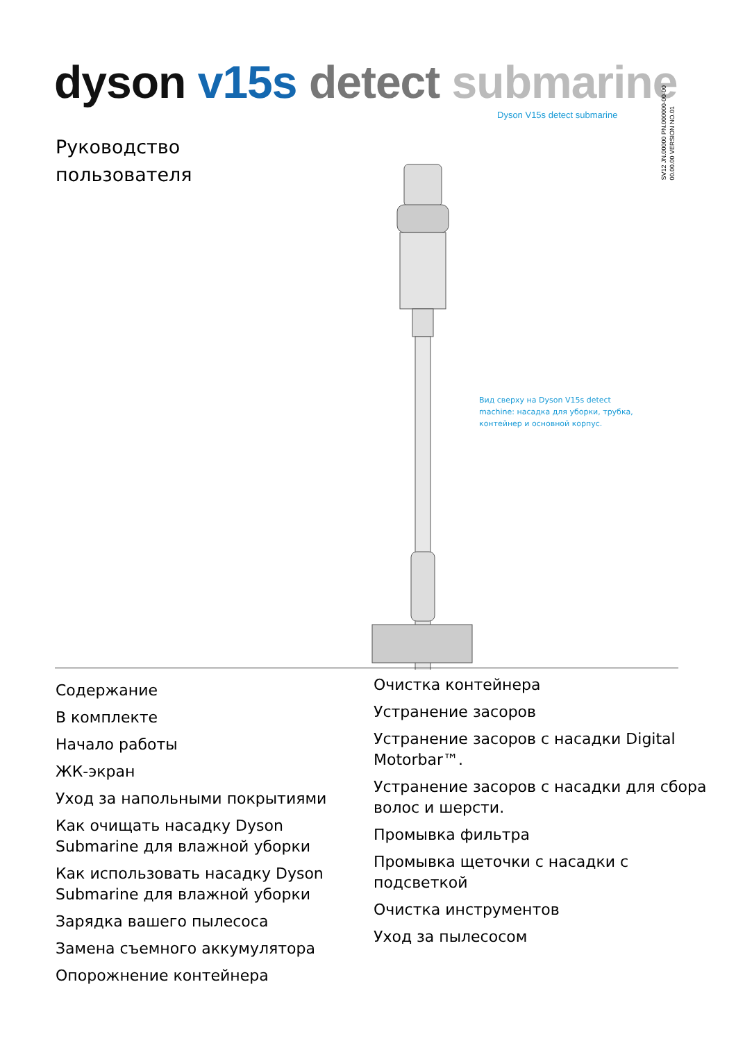dyson v15s detect submarine
Dyson V15s detect submarine
SV12 JN.00000 PN.000000-00-00
00.00.00 VERSION NO.01
Руководство
пользователя
Вид сверху на Dyson V15s detect machine: насадка для уборки, трубка, контейнер и основной корпус.
Содержание
В комплекте
Начало работы
ЖК-экран
Уход за напольными покрытиями
Как очищать насадку Dyson Submarine для влажной уборки
Как использовать насадку Dyson Submarine для влажной уборки
Зарядка вашего пылесоса
Замена съемного аккумулятора
Опорожнение контейнера
Очистка контейнера
Устранение засоров
Устранение засоров с насадки Digital Motorbar™.
Устранение засоров с насадки для сбора волос и шерсти.
Промывка фильтра
Промывка щеточки с насадки с подсветкой
Очистка инструментов
Уход за пылесосом